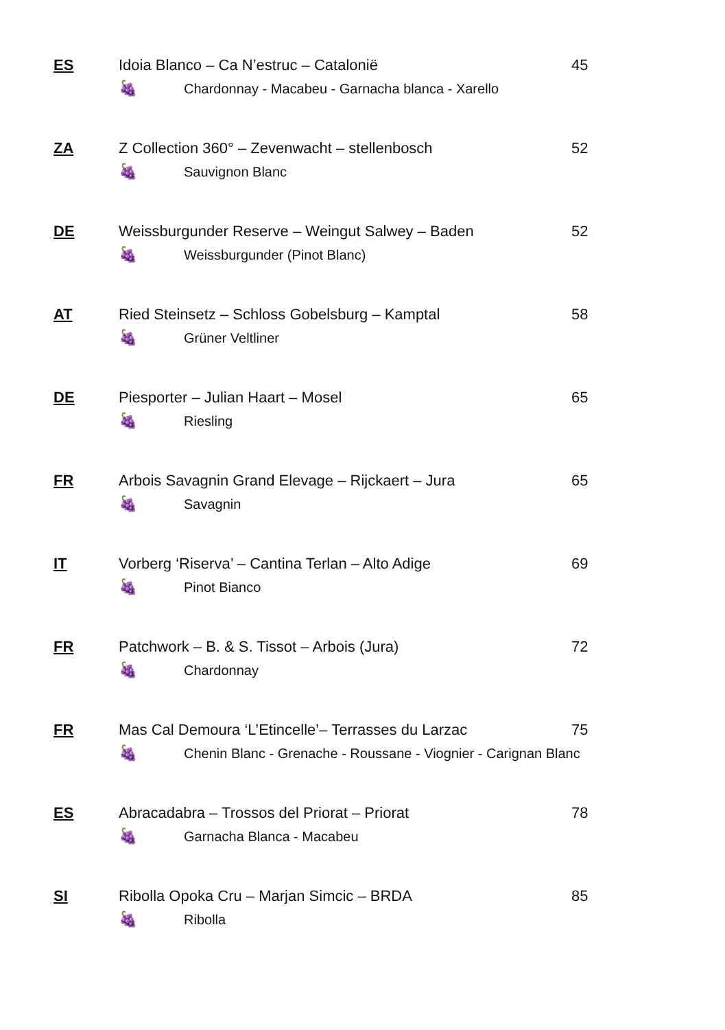ES Idoia Blanco – Ca N’estruc – Catalonië 45
🍇 Chardonnay - Macabeu - Garnacha blanca - Xarello
ZA Z Collection 360° – Zevenwacht – stellenbosch 52
🍇 Sauvignon Blanc
DE Weissburgunder Reserve – Weingut Salwey – Baden 52
🍇 Weissburgunder (Pinot Blanc)
AT Ried Steinsetz – Schloss Gobelsburg – Kamptal 58
🍇 Grüner Veltliner
DE Piesporter – Julian Haart – Mosel 65
🍇 Riesling
FR Arbois Savagnin Grand Elevage – Rijckaert – Jura 65
🍇 Savagnin
IT Vorberg ‘Riserva’ – Cantina Terlan – Alto Adige 69
🍇 Pinot Bianco
FR Patchwork – B. & S. Tissot – Arbois (Jura) 72
🍇 Chardonnay
FR Mas Cal Demoura ‘L’Etincelle’– Terrasses du Larzac 75
🍇 Chenin Blanc - Grenache - Roussane - Viognier - Carignan Blanc
ES Abracadabra – Trossos del Priorat – Priorat 78
🍇 Garnacha Blanca - Macabeu
SI Ribolla Opoka Cru – Marjan Simcic – BRDA 85
🍇 Ribolla